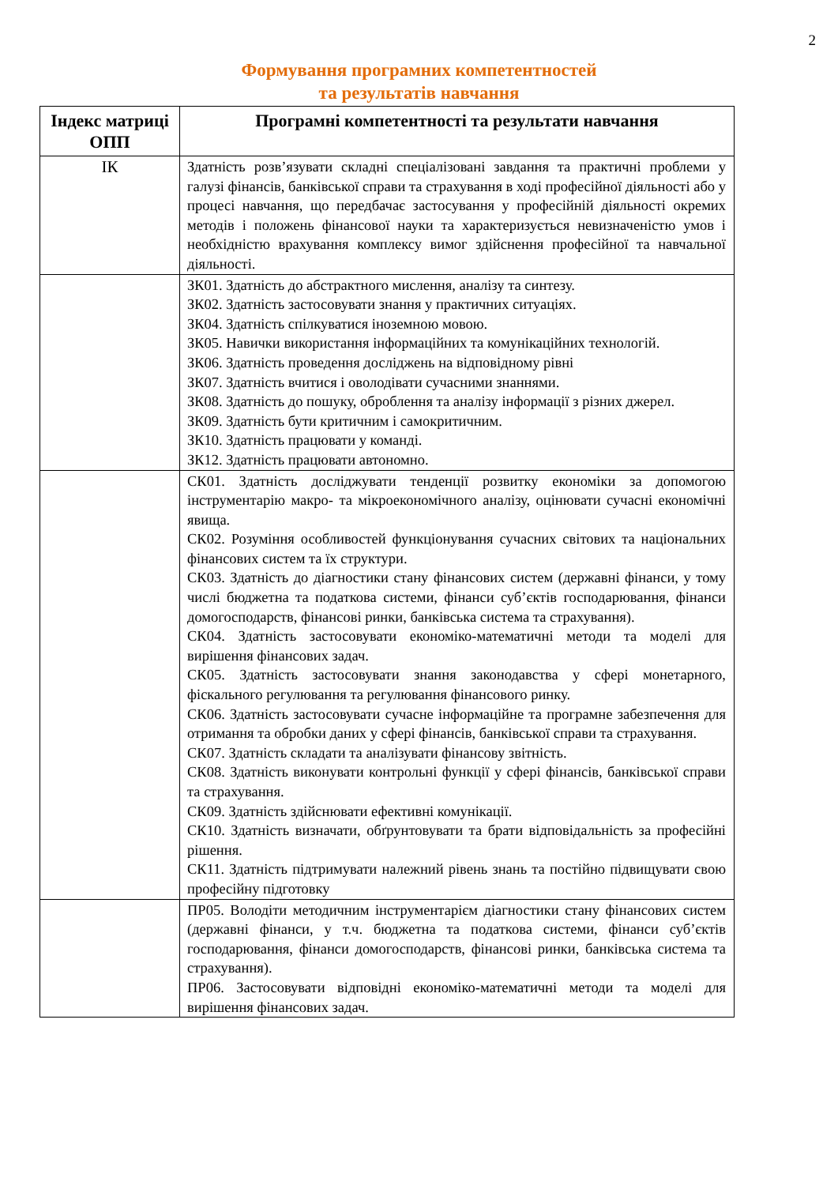2
Формування програмних компетентностей
та результатів навчання
| Індекс матриці ОПП | Програмні компетентності та результати навчання |
| --- | --- |
| ІК | Здатність розв’язувати складні спеціалізовані завдання та практичні проблеми у галузі фінансів, банківської справи та страхування в ході професійної діяльності або у процесі навчання, що передбачає застосування у професійній діяльності окремих методів і положень фінансової науки та характеризується невизначеністю умов і необхідністю врахування комплексу вимог здійснення професійної та навчальної діяльності. |
| | ЗК01. Здатність до абстрактного мислення, аналізу та синтезу. ЗК02. Здатність застосовувати знання у практичних ситуаціях. ЗК04. Здатність спілкуватися іноземною мовою. ЗК05. Навички використання інформаційних та комунікаційних технологій. ЗК06. Здатність проведення досліджень на відповідному рівні ЗК07. Здатність вчитися і оволодівати сучасними знаннями. ЗК08. Здатність до пошуку, оброблення та аналізу інформації з різних джерел. ЗК09. Здатність бути критичним і самокритичним. ЗК10. Здатність працювати у команді. ЗК12. Здатність працювати автономно. |
| | СК01. Здатність досліджувати тенденції розвитку економіки за допомогою інструментарію макро- та мікроекономічного аналізу, оцінювати сучасні економічні явища. СК02. Розуміння особливостей функціонування сучасних світових та національних фінансових систем та їх структури. СК03. Здатність до діагностики стану фінансових систем (державні фінанси, у тому числі бюджетна та податкова системи, фінанси суб’єктів господарювання, фінанси домогосподарств, фінансові ринки, банківська система та страхування). СК04. Здатність застосовувати економіко-математичні методи та моделі для вирішення фінансових задач. СК05. Здатність застосовувати знання законодавства у сфері монетарного, фіскального регулювання та регулювання фінансового ринку. СК06. Здатність застосовувати сучасне інформаційне та програмне забезпечення для отримання та обробки даних у сфері фінансів, банківської справи та страхування. СК07. Здатність складати та аналізувати фінансову звітність. СК08. Здатність виконувати контрольні функції у сфері фінансів, банківської справи та страхування. СК09. Здатність здійснювати ефективні комунікації. СК10. Здатність визначати, обґрунтовувати та брати відповідальність за професійні рішення. СК11. Здатність підтримувати належний рівень знань та постійно підвищувати свою професійну підготовку |
| | ПР05. Володіти методичним інструментарієм діагностики стану фінансових систем (державні фінанси, у т.ч. бюджетна та податкова системи, фінанси суб’єктів господарювання, фінанси домогосподарств, фінансові ринки, банківська система та страхування). ПР06. Застосовувати відповідні економіко-математичні методи та моделі для вирішення фінансових задач. |